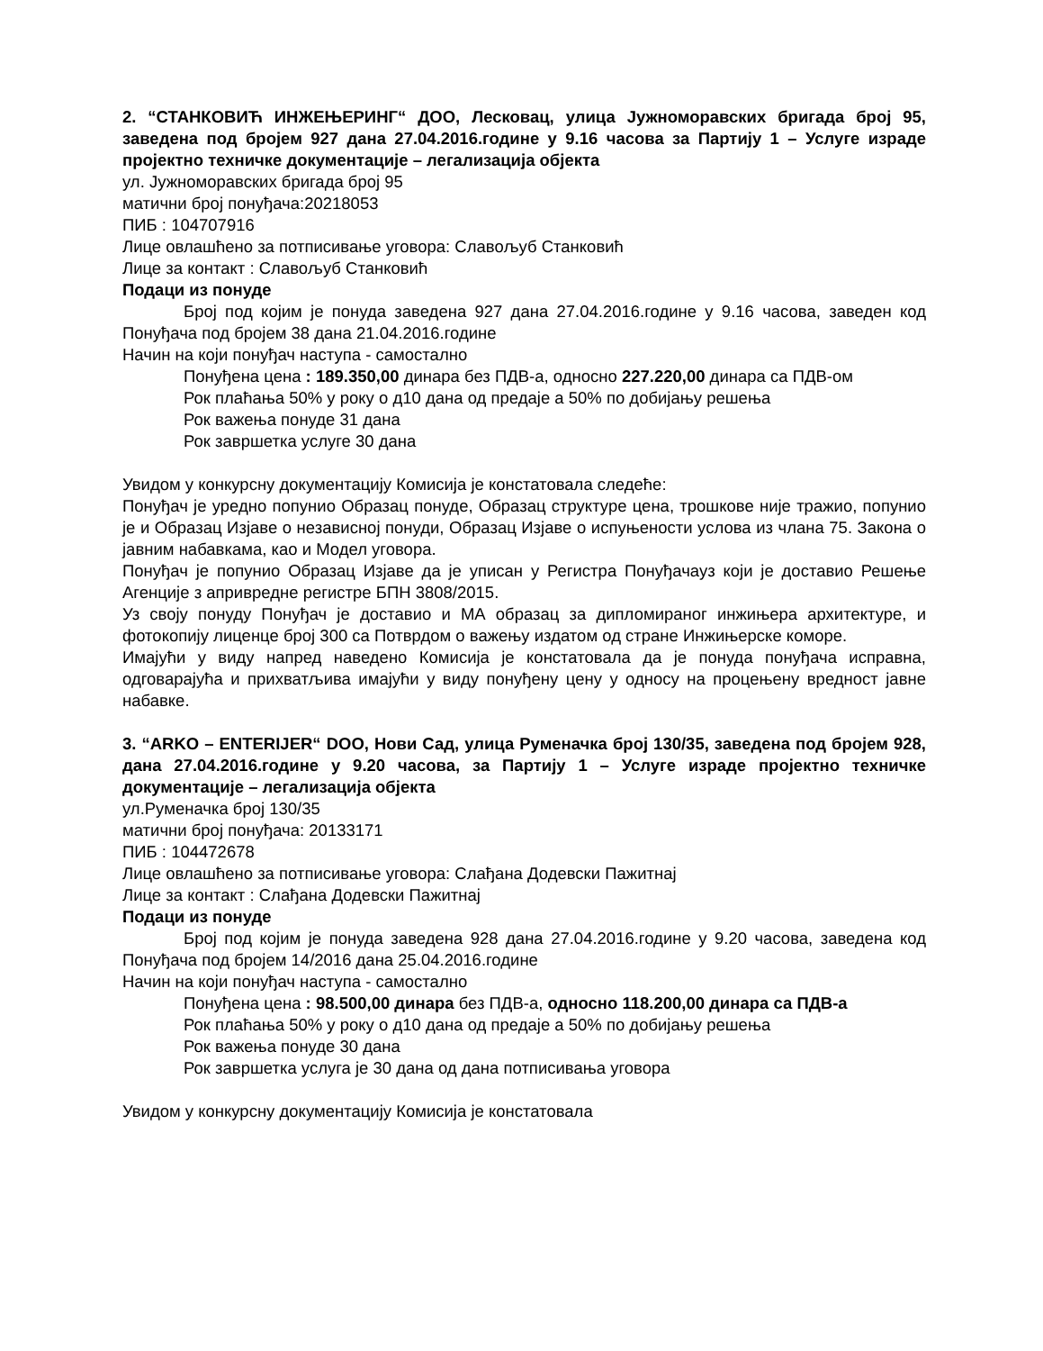2. “СТАНКОВИЋ ИНЖЕЊЕРИНГ“ ДОО, Лесковац, улица Јужноморавских бригада број 95, заведена под бројем 927 дана 27.04.2016.године у 9.16 часова за Партију 1 – Услуге израде пројектно техничке документације – легализација објекта
ул. Јужноморавских бригада број 95
матични број понуђача:20218053
ПИБ : 104707916
Лице овлашћено за потписивање уговора: Славољуб Станковић
Лице за контакт : Славољуб Станковић
Подаци из понуде
Број под којим је понуда заведена 927 дана 27.04.2016.године у 9.16 часова, заведен код Понуђача под бројем 38 дана 21.04.2016.године
Начин на који понуђач наступа - самостално
Понуђена цена : 189.350,00 динара без ПДВ-а, односно 227.220,00 динара са ПДВ-ом
Рок плаћања 50% у року о д10 дана од предаје а 50% по добијању решења
Рок важења понуде 31 дана
Рок завршетка услуге 30 дана
Увидом у конкурсну документацију Комисија је констатовала следеће:
Понуђач је уредно попунио Образац понуде, Образац структуре цена, трошкове није тражио, попунио је и Образац Изјаве о независној понуди, Образац Изјаве о испуњености услова из члана 75. Закона о јавним набавкама, као и Модел уговора.
Понуђач је попунио Образац Изјаве да је уписан у Регистра Понуђачауз који је доставио Решење Агенције з апривредне регистре БПН 3808/2015.
Уз своју понуду Понуђач је доставио и МА образац за дипломираног инжињера архитектуре, и фотокопију лиценце број 300 са Потврдом о важењу издатом од стране Инжињерске коморе.
Имајући у виду напред наведено Комисија је констатовала да је понуда понуђача исправна, одговарајућа и прихватљива имајући у виду понуђену цену у односу на процењену вредност јавне набавке.
3. “ARKO – ENTERIJER“ DOO, Нови Сад, улица Руменачка број 130/35, заведена под бројем 928, дана 27.04.2016.године у 9.20 часова, за Партију 1 – Услуге израде пројектно техничке документације – легализација објекта
ул.Руменачка број 130/35
матични број понуђача: 20133171
ПИБ : 104472678
Лице овлашћено за потписивање уговора: Слађана Додевски Пажитнај
Лице за контакт : Слађана Додевски Пажитнај
Подаци из понуде
Број под којим је понуда заведена 928 дана 27.04.2016.године у 9.20 часова, заведена код Понуђача под бројем 14/2016 дана 25.04.2016.године
Начин на који понуђач наступа - самостално
Понуђена цена : 98.500,00 динара без ПДВ-а, односно 118.200,00 динара са ПДВ-а
Рок плаћања 50% у року о д10 дана од предаје а 50% по добијању решења
Рок важења понуде 30 дана
Рок завршетка услуга је 30 дана од дана потписивања уговора
Увидом у конкурсну документацију Комисија је констатовала